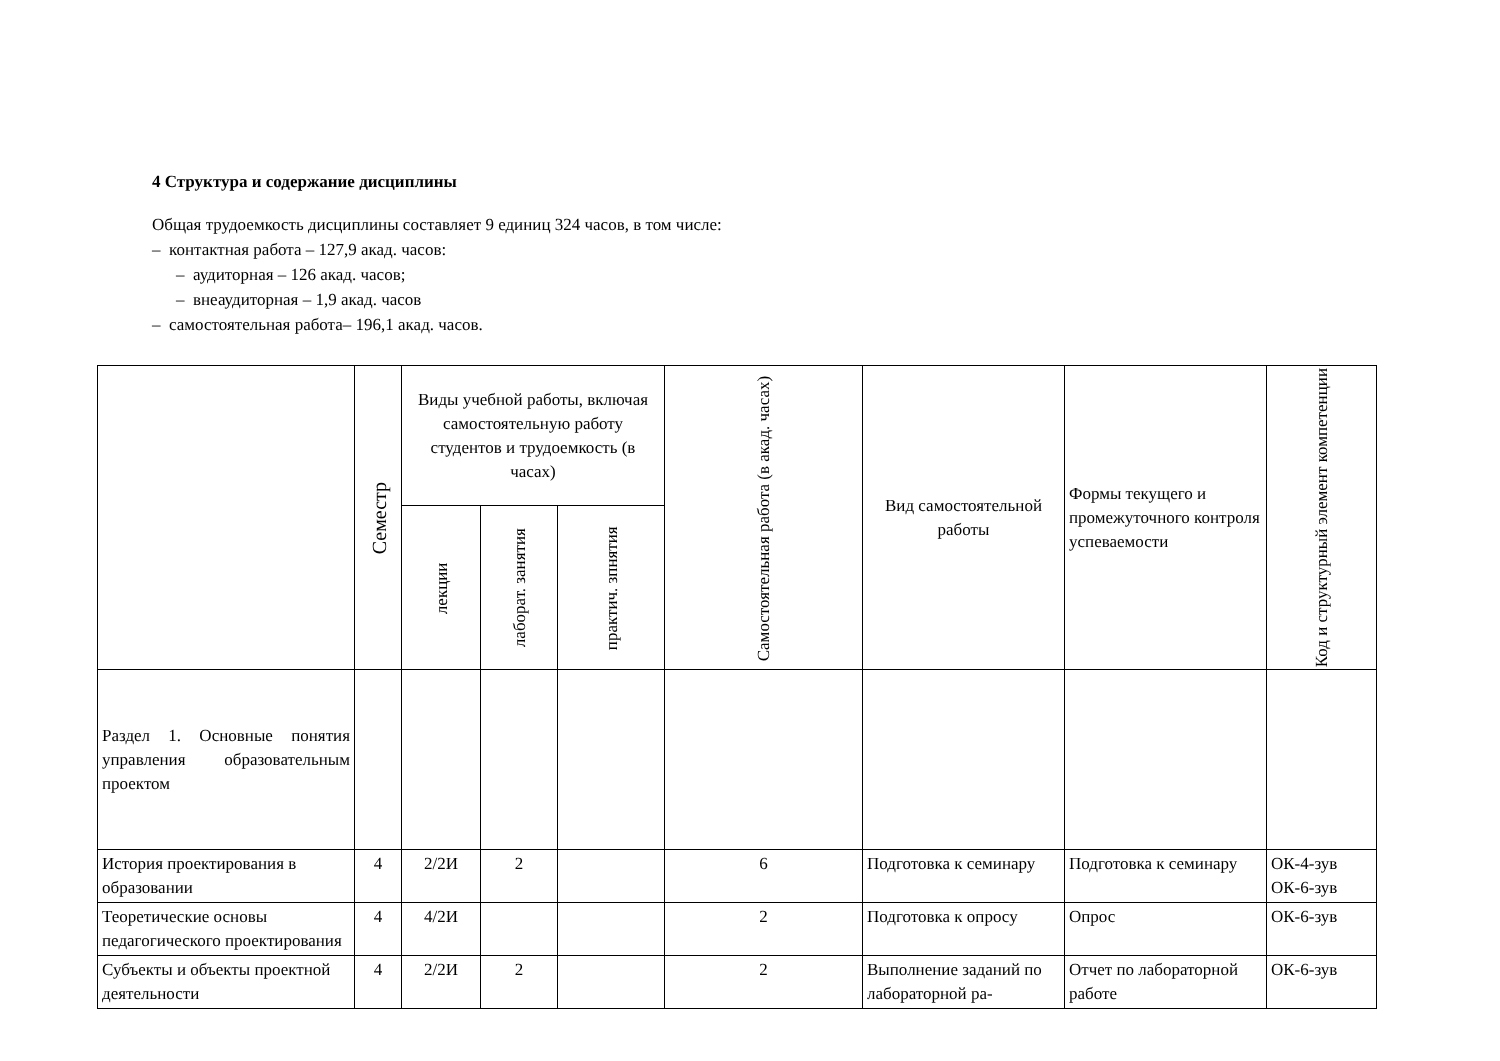4 Структура и содержание дисциплины
Общая трудоемкость дисциплины составляет 9 единиц 324 часов, в том числе:
– контактная работа – 127,9 акад. часов:
– аудиторная – 126 акад. часов;
– внеаудиторная – 1,9 акад. часов
– самостоятельная работа– 196,1 акад. часов.
| | Семестр | Виды учебной работы, включая самостоятельную работу студентов и трудоемкость (в часах) | | | Самостоятельная работа (в акад. часах) | Вид самостоятельной работы | Формы текущего и промежуточного контроля успеваемости | Код и структурный элемент компетенции |
| --- | --- | --- | --- | --- | --- | --- | --- | --- |
| | | лекции | лаборат. занятия | практич. зпнятия | | | | |
| Раздел 1. Основные понятия управления образовательным проектом | | | | | | | | |
| История проектирования в образовании | 4 | 2/2И | 2 | | 6 | Подготовка к семинару | Подготовка к семинару | ОК-4-зув ОК-6-зув |
| Теоретические основы педагогического проектирования | 4 | 4/2И | | | 2 | Подготовка к опросу | Опрос | ОК-6-зув |
| Субъекты и объекты проектной деятельности | 4 | 2/2И | 2 | | 2 | Выполнение заданий по лабораторной ра- | Отчет по лабораторной работе | ОК-6-зув |